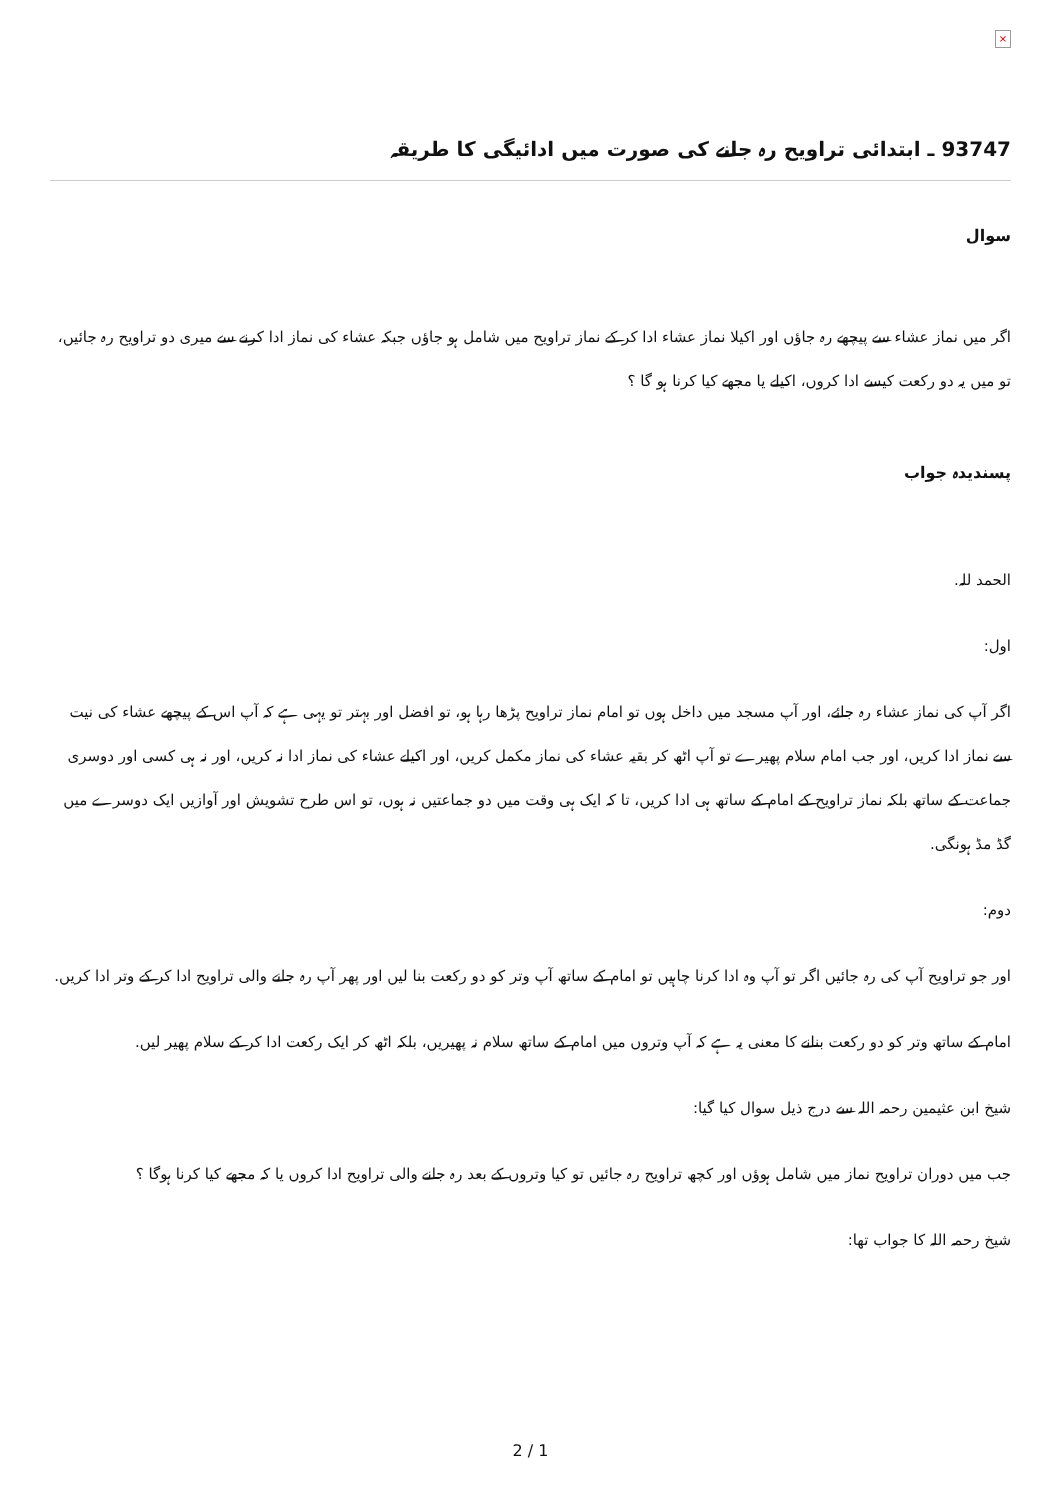×
93747 ـ ابتدائی تراویح رہ جانے کی صورت میں ادائیگی کا طریقہ
سوال
اگر میں نماز عشاء سے پیچھے رہ جاؤں اور اکیلا نماز عشاء ادا کر کے نماز تراویح میں شامل ہو جاؤں جبکہ عشاء کی نماز ادا کرنے سے میری دو تراویح رہ جائیں، تو میں یہ دو رکعت کیسے ادا کروں، اکیلے یا مجھے کیا کرنا ہو گا ؟
پسندیدہ جواب
الحمد للہ.
اول:
اگر آپ کی نماز عشاء رہ جائے، اور آپ مسجد میں داخل ہوں تو امام نماز تراویح پڑھا رہا ہو، تو افضل اور بہتر تو یہی ہے کہ آپ اس کے پیچھے عشاء کی نیت سے نماز ادا کریں، اور جب امام سلام پھیرے تو آپ اٹھ کر بقیہ عشاء کی نماز مکمل کریں، اور اکیلے عشاء کی نماز ادا نہ کریں، اور نہ ہی کسی اور دوسری جماعت کے ساتھ بلکہ نماز تراویح کے امام کے ساتھ ہی ادا کریں، تا کہ ایک ہی وقت میں دو جماعتیں نہ ہوں، تو اس طرح تشویش اور آوازیں ایک دوسرے میں گڈ مڈ ہونگی.
دوم:
اور جو تراویح آپ کی رہ جائیں اگر تو آپ وہ ادا کرنا چاہیں تو امام کے ساتھ آپ وتر کو دو رکعت بنا لیں اور پھر آپ رہ جانے والی تراویح ادا کر کے وتر ادا کریں.
امام کے ساتھ وتر کو دو رکعت بنانے کا معنی یہ ہے کہ آپ وتروں میں امام کے ساتھ سلام نہ پھیریں، بلکہ اٹھ کر ایک رکعت ادا کر کے سلام پھیر لیں.
شیخ ابن عثیمین رحمہ اللہ سے درج ذیل سوال کیا گیا:
جب میں دوران تراویح نماز میں شامل ہوؤں اور کچھ تراویح رہ جائیں تو کیا وتروں کے بعد رہ جانے والی تراویح ادا کروں یا کہ مجھے کیا کرنا ہوگا ؟
شیخ رحمہ اللہ کا جواب تھا:
2 / 1